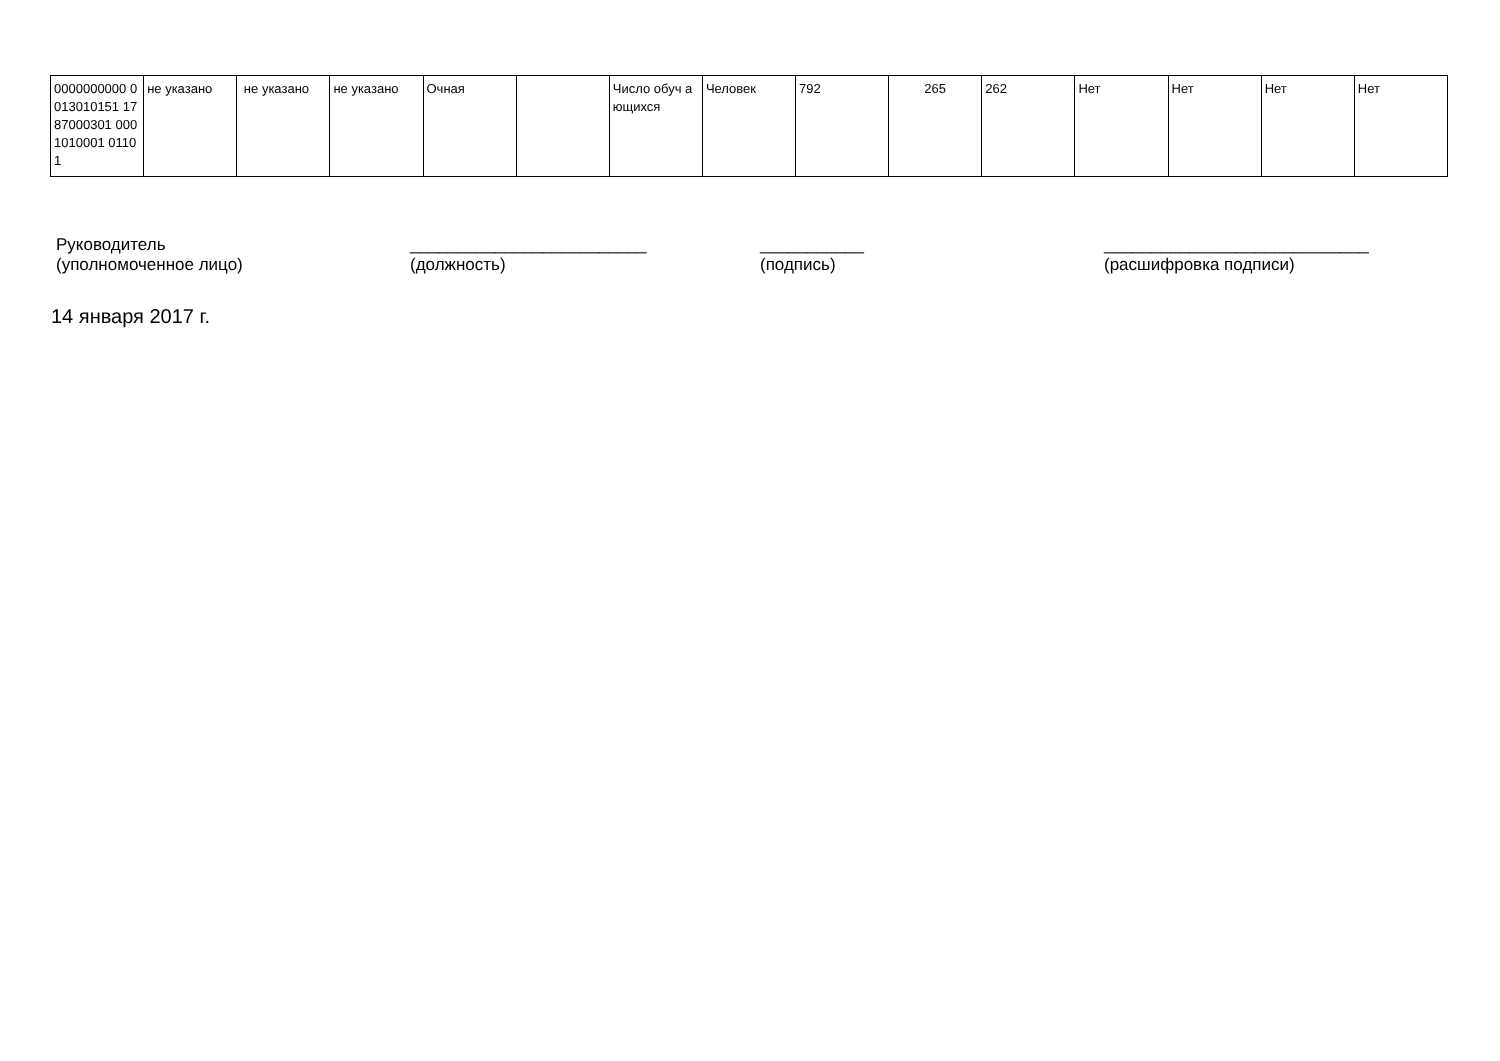| 0000000000 0013010151 1787000301 0001010001 01101 | не указано | не указано | не указано | Очная | | Число обуч ающихся | Человек | 792 | 265 | 262 | Нет | Нет | Нет | Нет |
Руководитель
(уполномоченное лицо)
_________________________
(должность)
___________
(подпись)
____________________________
(расшифровка подписи)
14 января 2017 г.